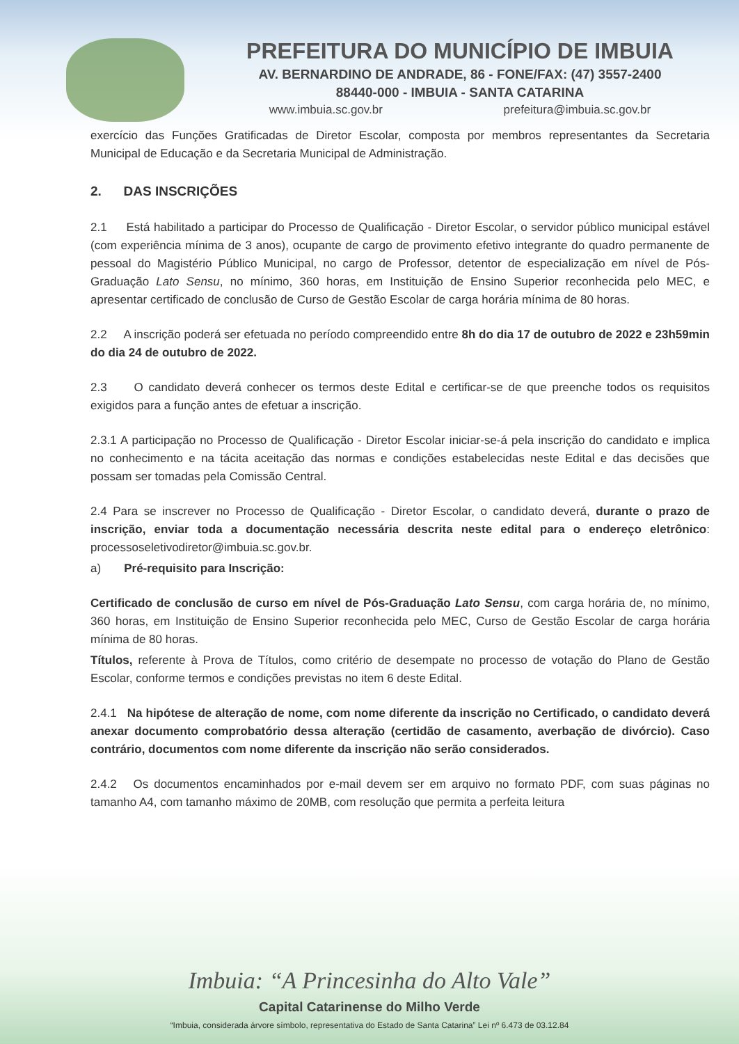PREFEITURA DO MUNICÍPIO DE IMBUIA
AV. BERNARDINO DE ANDRADE, 86 - FONE/FAX: (47) 3557-2400
88440-000 - IMBUIA - SANTA CATARINA
www.imbuia.sc.gov.br prefeitura@imbuia.sc.gov.br
exercício das Funções Gratificadas de Diretor Escolar, composta por membros representantes da Secretaria Municipal de Educação e da Secretaria Municipal de Administração.
2. DAS INSCRIÇÕES
2.1 Está habilitado a participar do Processo de Qualificação - Diretor Escolar, o servidor público municipal estável (com experiência mínima de 3 anos), ocupante de cargo de provimento efetivo integrante do quadro permanente de pessoal do Magistério Público Municipal, no cargo de Professor, detentor de especialização em nível de Pós-Graduação Lato Sensu, no mínimo, 360 horas, em Instituição de Ensino Superior reconhecida pelo MEC, e apresentar certificado de conclusão de Curso de Gestão Escolar de carga horária mínima de 80 horas.
2.2 A inscrição poderá ser efetuada no período compreendido entre 8h do dia 17 de outubro de 2022 e 23h59min do dia 24 de outubro de 2022.
2.3 O candidato deverá conhecer os termos deste Edital e certificar-se de que preenche todos os requisitos exigidos para a função antes de efetuar a inscrição.
2.3.1 A participação no Processo de Qualificação - Diretor Escolar iniciar-se-á pela inscrição do candidato e implica no conhecimento e na tácita aceitação das normas e condições estabelecidas neste Edital e das decisões que possam ser tomadas pela Comissão Central.
2.4 Para se inscrever no Processo de Qualificação - Diretor Escolar, o candidato deverá, durante o prazo de inscrição, enviar toda a documentação necessária descrita neste edital para o endereço eletrônico: processoseletivodiretor@imbuia.sc.gov.br.
a) Pré-requisito para Inscrição:
Certificado de conclusão de curso em nível de Pós-Graduação Lato Sensu, com carga horária de, no mínimo, 360 horas, em Instituição de Ensino Superior reconhecida pelo MEC, Curso de Gestão Escolar de carga horária mínima de 80 horas.
Títulos, referente à Prova de Títulos, como critério de desempate no processo de votação do Plano de Gestão Escolar, conforme termos e condições previstas no item 6 deste Edital.
2.4.1 Na hipótese de alteração de nome, com nome diferente da inscrição no Certificado, o candidato deverá anexar documento comprobatório dessa alteração (certidão de casamento, averbação de divórcio). Caso contrário, documentos com nome diferente da inscrição não serão considerados.
2.4.2 Os documentos encaminhados por e-mail devem ser em arquivo no formato PDF, com suas páginas no tamanho A4, com tamanho máximo de 20MB, com resolução que permita a perfeita leitura
Imbuia: “A Princesinha do Alto Vale”
Capital Catarinense do Milho Verde
“Imbuia, considerada árvore símbolo, representativa do Estado de Santa Catarina” Lei nº 6.473 de 03.12.84